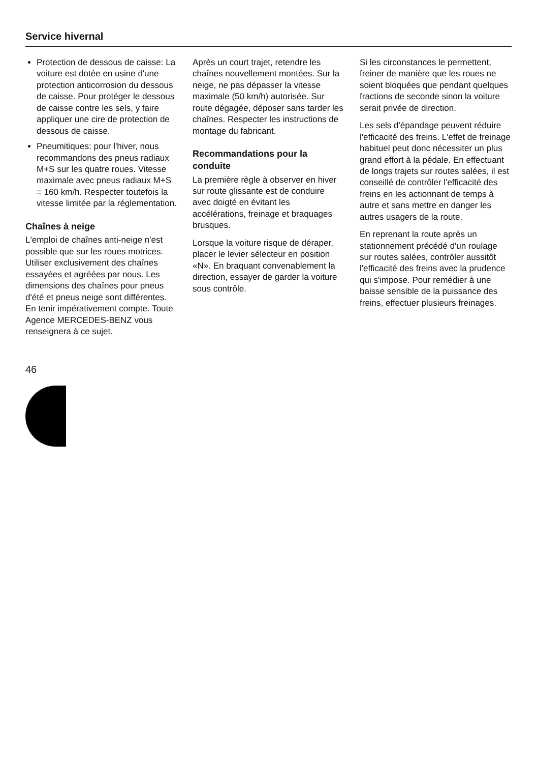Service hivernal
Protection de dessous de caisse: La voiture est dotée en usine d'une protection anticorrosion du dessous de caisse. Pour protéger le dessous de caisse contre les sels, y faire appliquer une cire de protection de dessous de caisse.
Pneumitiques: pour l'hiver, nous recommandons des pneus radiaux M+S sur les quatre roues. Vitesse maximale avec pneus radiaux M+S = 160 km/h. Respecter toutefois la vitesse limitée par la réglementation.
Chaînes à neige
L'emploi de chaînes anti-neige n'est possible que sur les roues motrices. Utiliser exclusivement des chaînes essayées et agréées par nous. Les dimensions des chaînes pour pneus d'été et pneus neige sont différentes. En tenir impérativement compte. Toute Agence MERCEDES-BENZ vous renseignera à ce sujet.
Après un court trajet, retendre les chaînes nouvellement montées. Sur la neige, ne pas dépasser la vitesse maximale (50 km/h) autorisée. Sur route dégagée, déposer sans tarder les chaînes. Respecter les instructions de montage du fabricant.
Recommandations pour la conduite
La première règle à observer en hiver sur route glissante est de conduire avec doigté en évitant les accélérations, freinage et braquages brusques.
Lorsque la voiture risque de déraper, placer le levier sélecteur en position «N». En braquant convenablement la direction, essayer de garder la voiture sous contrôle.
Si les circonstances le permettent, freiner de manière que les roues ne soient bloquées que pendant quelques fractions de seconde sinon la voiture serait privée de direction.
Les sels d'épandage peuvent réduire l'efficacité des freins. L'effet de freinage habituel peut donc nécessiter un plus grand effort à la pédale. En effectuant de longs trajets sur routes salées, il est conseillé de contrôler l'efficacité des freins en les actionnant de temps à autre et sans mettre en danger les autres usagers de la route.
En reprenant la route après un stationnement précédé d'un roulage sur routes salées, contrôler aussitôt l'efficacité des freins avec la prudence qui s'impose. Pour remédier à une baisse sensible de la puissance des freins, effectuer plusieurs freinages.
46